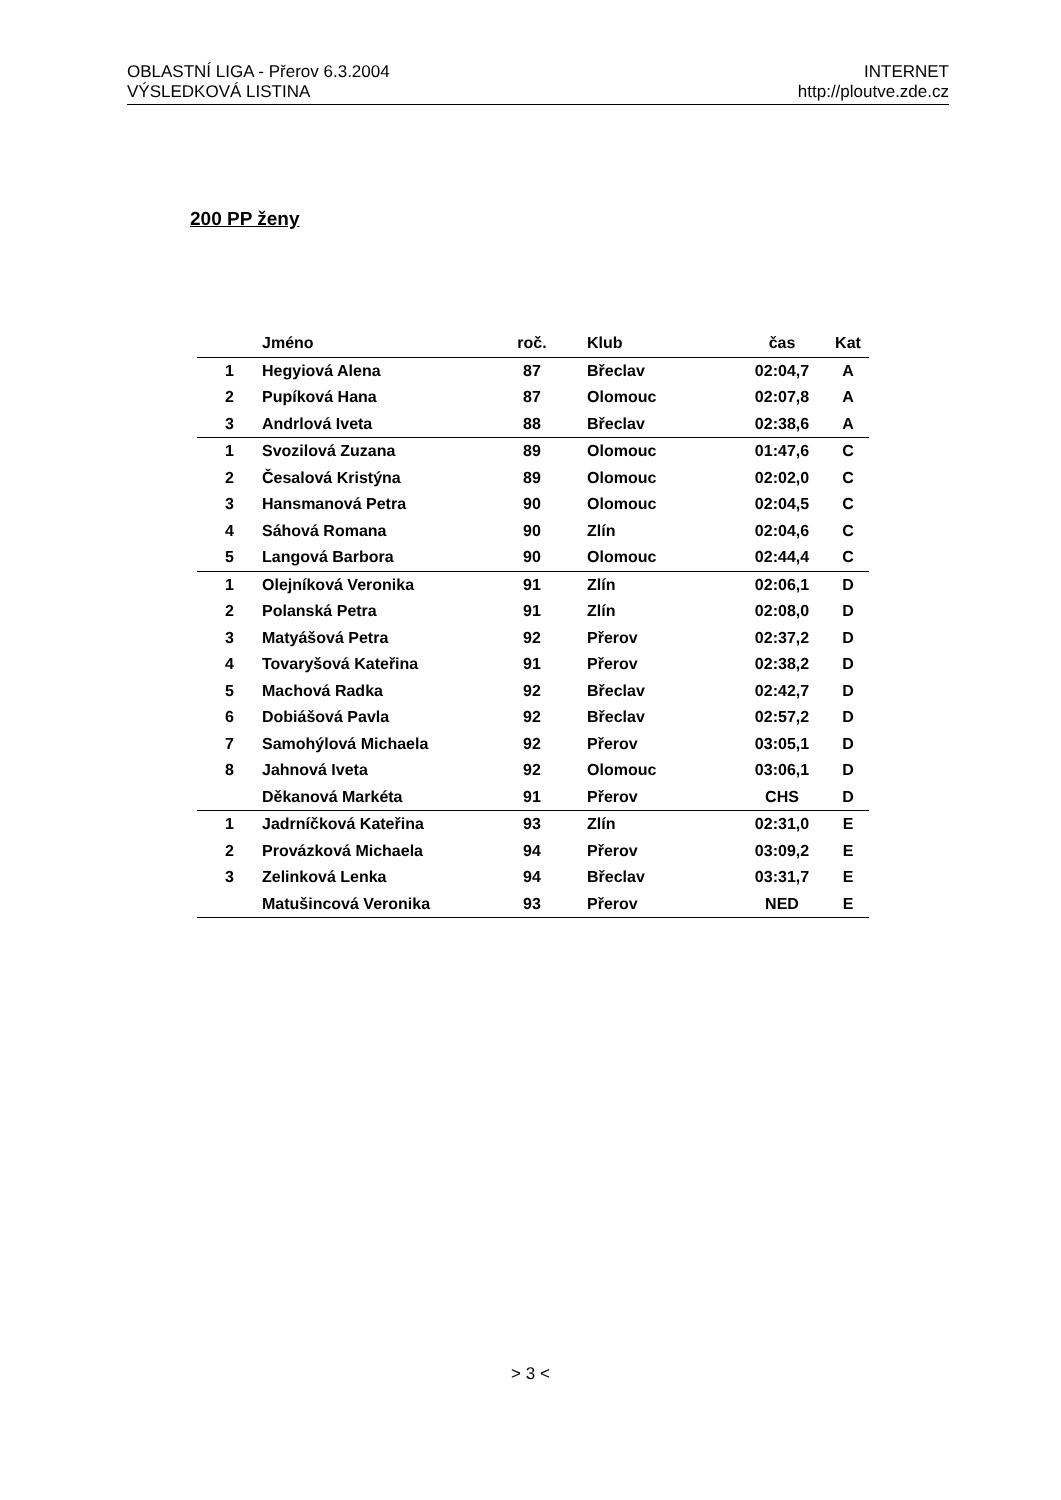OBLASTNÍ LIGA - Přerov 6.3.2004
VÝSLEDKOVÁ LISTINA
INTERNET
http://ploutve.zde.cz
200 PP ženy
| | Jméno | roč. | Klub | čas | Kat |
| --- | --- | --- | --- | --- | --- |
| 1 | Hegyiová Alena | 87 | Břeclav | 02:04,7 | A |
| 2 | Pupíková Hana | 87 | Olomouc | 02:07,8 | A |
| 3 | Andrlová Iveta | 88 | Břeclav | 02:38,6 | A |
| 1 | Svozilová Zuzana | 89 | Olomouc | 01:47,6 | C |
| 2 | Česalová Kristýna | 89 | Olomouc | 02:02,0 | C |
| 3 | Hansmanová Petra | 90 | Olomouc | 02:04,5 | C |
| 4 | Sáhová Romana | 90 | Zlín | 02:04,6 | C |
| 5 | Langová Barbora | 90 | Olomouc | 02:44,4 | C |
| 1 | Olejníková Veronika | 91 | Zlín | 02:06,1 | D |
| 2 | Polanská Petra | 91 | Zlín | 02:08,0 | D |
| 3 | Matyášová Petra | 92 | Přerov | 02:37,2 | D |
| 4 | Tovaryšová Kateřina | 91 | Přerov | 02:38,2 | D |
| 5 | Machová Radka | 92 | Břeclav | 02:42,7 | D |
| 6 | Dobiášová Pavla | 92 | Břeclav | 02:57,2 | D |
| 7 | Samohýlová Michaela | 92 | Přerov | 03:05,1 | D |
| 8 | Jahnová Iveta | 92 | Olomouc | 03:06,1 | D |
| | Děkanová Markéta | 91 | Přerov | CHS | D |
| 1 | Jadrníčková Kateřina | 93 | Zlín | 02:31,0 | E |
| 2 | Provázková Michaela | 94 | Přerov | 03:09,2 | E |
| 3 | Zelinková Lenka | 94 | Břeclav | 03:31,7 | E |
| | Matušincová Veronika | 93 | Přerov | NED | E |
> 3 <